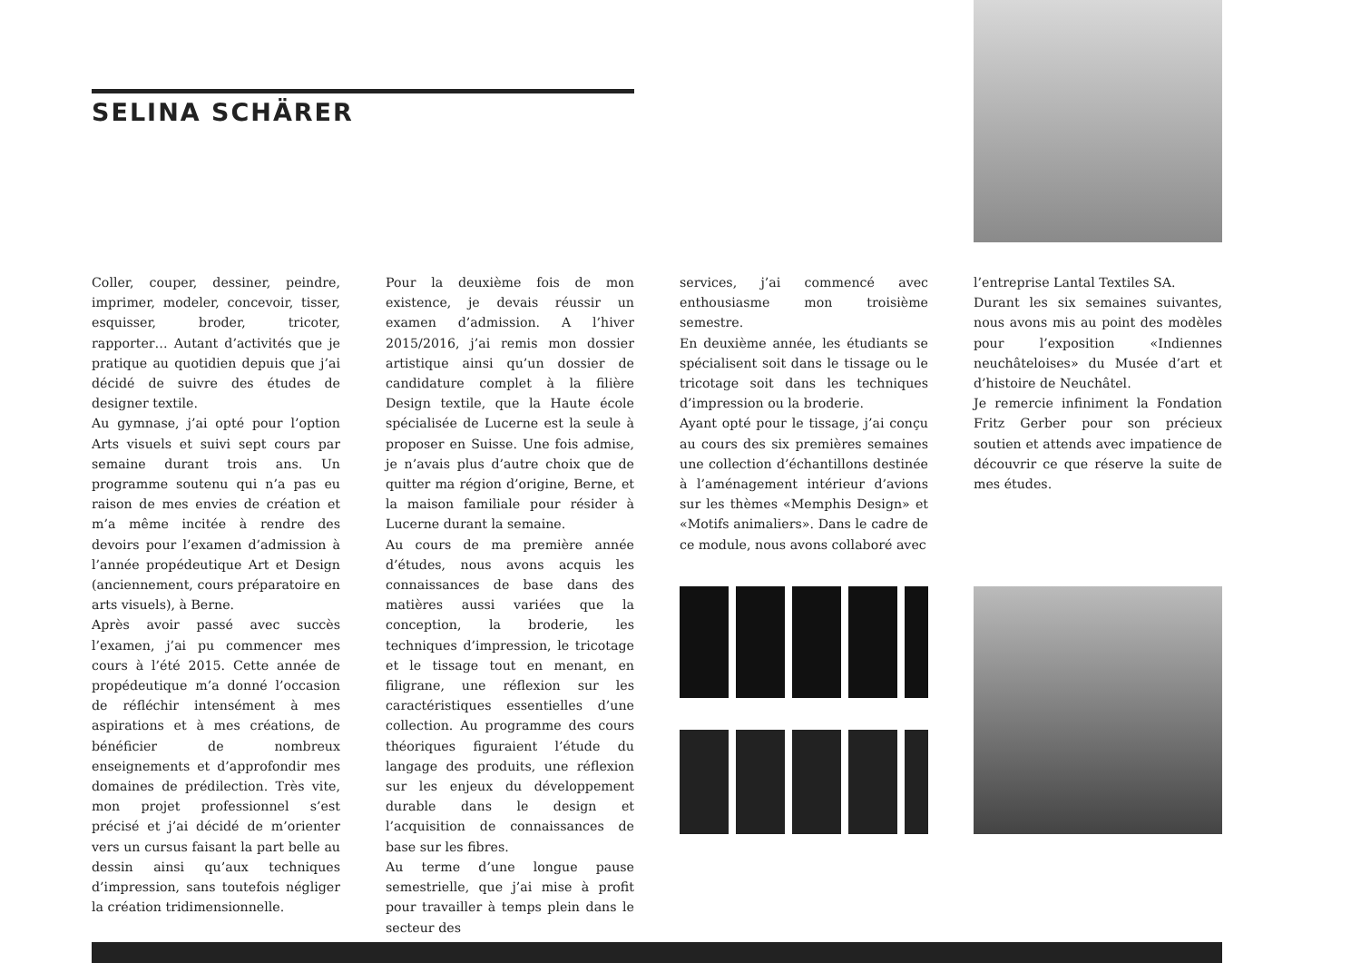SELINA SCHÄRER
Coller, couper, dessiner, peindre, imprimer, modeler, concevoir, tisser, esquisser, broder, tricoter, rapporter… Autant d’activités que je pratique au quotidien depuis que j’ai décidé de suivre des études de designer textile.
Au gymnase, j’ai opté pour l’option Arts visuels et suivi sept cours par semaine durant trois ans. Un programme soutenu qui n’a pas eu raison de mes envies de création et m’a même incitée à rendre des devoirs pour l’examen d’admission à l’année propédeutique Art et Design (anciennement, cours préparatoire en arts visuels), à Berne.
Après avoir passé avec succès l’examen, j’ai pu commencer mes cours à l’été 2015. Cette année de propédeutique m’a donné l’occasion de réfléchir intensément à mes aspirations et à mes créations, de bénéficier de nombreux enseignements et d’approfondir mes domaines de prédilection. Très vite, mon projet professionnel s’est précisé et j’ai décidé de m’orienter vers un cursus faisant la part belle au dessin ainsi qu’aux techniques d’impression, sans toutefois négliger la création tridimensionnelle.
Pour la deuxième fois de mon existence, je devais réussir un examen d’admission. A l’hiver 2015/2016, j’ai remis mon dossier artistique ainsi qu’un dossier de candidature complet à la filière Design textile, que la Haute école spécialisée de Lucerne est la seule à proposer en Suisse. Une fois admise, je n’avais plus d’autre choix que de quitter ma région d’origine, Berne, et la maison familiale pour résider à Lucerne durant la semaine.
Au cours de ma première année d’études, nous avons acquis les connaissances de base dans des matières aussi variées que la conception, la broderie, les techniques d’impression, le tricotage et le tissage tout en menant, en filigrane, une réflexion sur les caractéristiques essentielles d’une collection. Au programme des cours théoriques figuraient l’étude du langage des produits, une réflexion sur les enjeux du développement durable dans le design et l’acquisition de connaissances de base sur les fibres.
Au terme d’une longue pause semestrielle, que j’ai mise à profit pour travailler à temps plein dans le secteur des
services, j’ai commencé avec enthousiasme mon troisième semestre.
En deuxième année, les étudiants se spécialisent soit dans le tissage ou le tricotage soit dans les techniques d’impression ou la broderie.
Ayant opté pour le tissage, j’ai conçu au cours des six premières semaines une collection d’échantillons destinée à l’aménagement intérieur d’avions sur les thèmes «Memphis Design» et «Motifs animaliers». Dans le cadre de ce module, nous avons collaboré avec
l’entreprise Lantal Textiles SA.
Durant les six semaines suivantes, nous avons mis au point des modèles pour l’exposition «Indiennes neuchâteloises» du Musée d’art et d’histoire de Neuchâtel.
Je remercie infiniment la Fondation Fritz Gerber pour son précieux soutien et attends avec impatience de découvrir ce que réserve la suite de mes études.